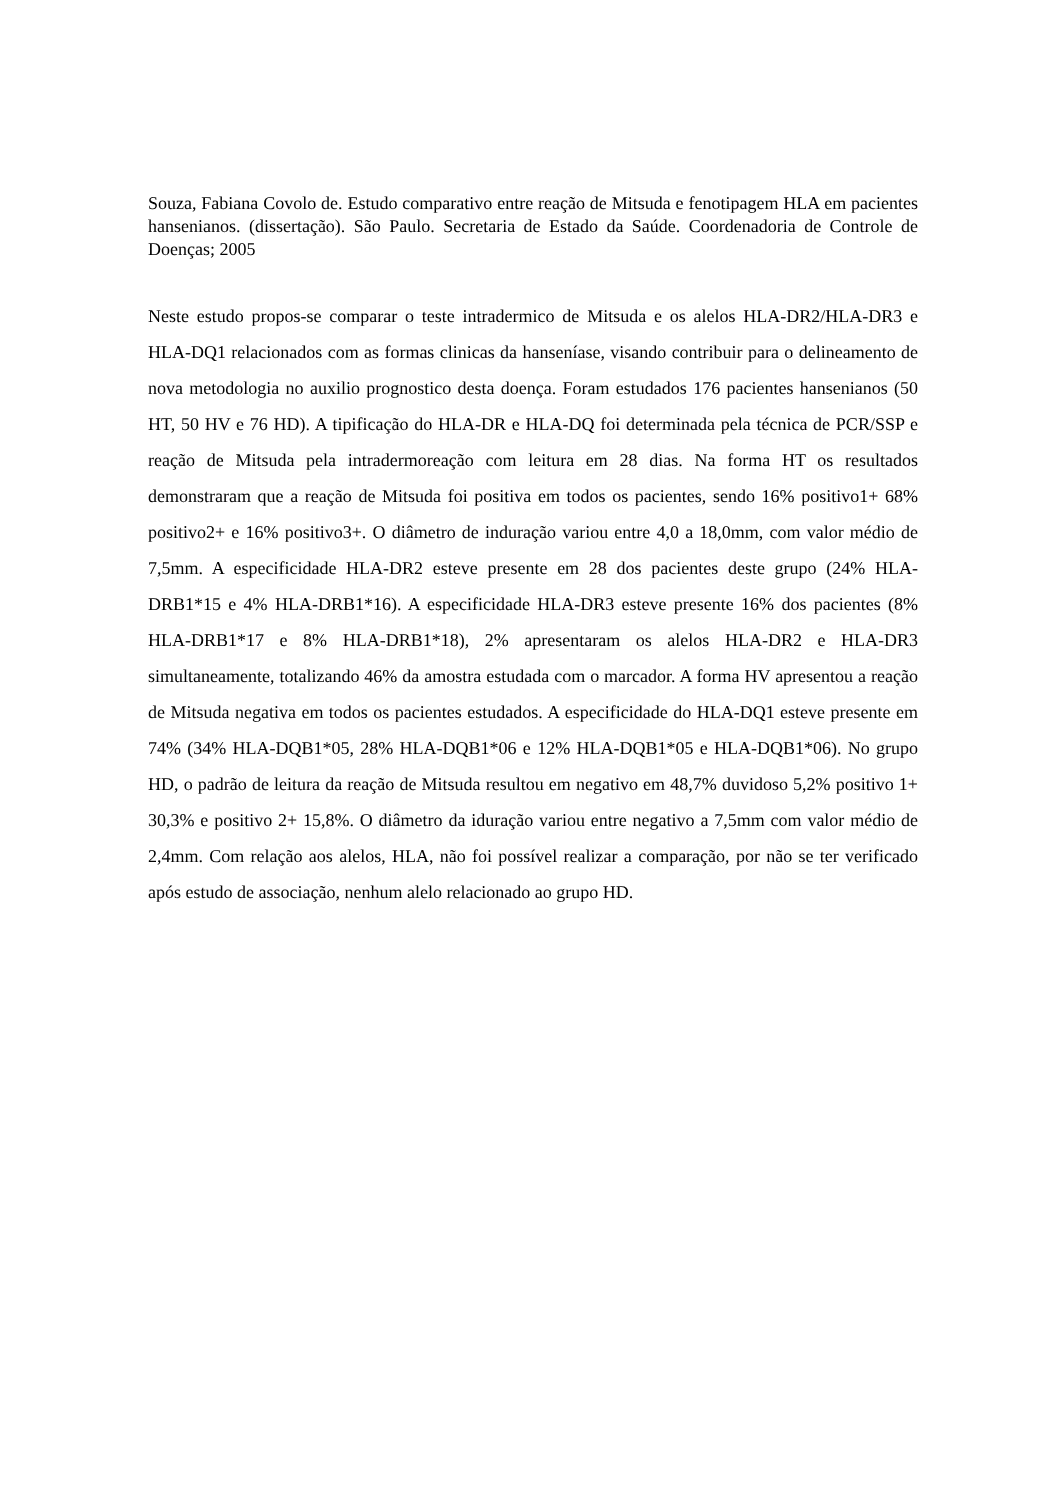Souza, Fabiana Covolo de. Estudo comparativo entre reação de Mitsuda e fenotipagem HLA em pacientes hansenianos. (dissertação). São Paulo. Secretaria de Estado da Saúde. Coordenadoria de Controle de Doenças; 2005
Neste estudo propos-se comparar o teste intradermico de Mitsuda e os alelos HLA-DR2/HLA-DR3 e HLA-DQ1 relacionados com as formas clinicas da hanseníase, visando contribuir para o delineamento de nova metodologia no auxilio prognostico desta doença. Foram estudados 176 pacientes hansenianos (50 HT, 50 HV e 76 HD). A tipificação do HLA-DR e HLA-DQ foi determinada pela técnica de PCR/SSP e reação de Mitsuda pela intradermoreação com leitura em 28 dias. Na forma HT os resultados demonstraram que a reação de Mitsuda foi positiva em todos os pacientes, sendo 16% positivo1+ 68% positivo2+ e 16% positivo3+. O diâmetro de induração variou entre 4,0 a 18,0mm, com valor médio de 7,5mm. A especificidade HLA-DR2 esteve presente em 28 dos pacientes deste grupo (24% HLA-DRB1*15 e 4% HLA-DRB1*16). A especificidade HLA-DR3 esteve presente 16% dos pacientes (8% HLA-DRB1*17 e 8% HLA-DRB1*18), 2% apresentaram os alelos HLA-DR2 e HLA-DR3 simultaneamente, totalizando 46% da amostra estudada com o marcador. A forma HV apresentou a reação de Mitsuda negativa em todos os pacientes estudados. A especificidade do HLA-DQ1 esteve presente em 74% (34% HLA-DQB1*05, 28% HLA-DQB1*06 e 12% HLA-DQB1*05 e HLA-DQB1*06). No grupo HD, o padrão de leitura da reação de Mitsuda resultou em negativo em 48,7% duvidoso 5,2% positivo 1+ 30,3% e positivo 2+ 15,8%. O diâmetro da iduração variou entre negativo a 7,5mm com valor médio de 2,4mm. Com relação aos alelos, HLA, não foi possível realizar a comparação, por não se ter verificado após estudo de associação, nenhum alelo relacionado ao grupo HD.